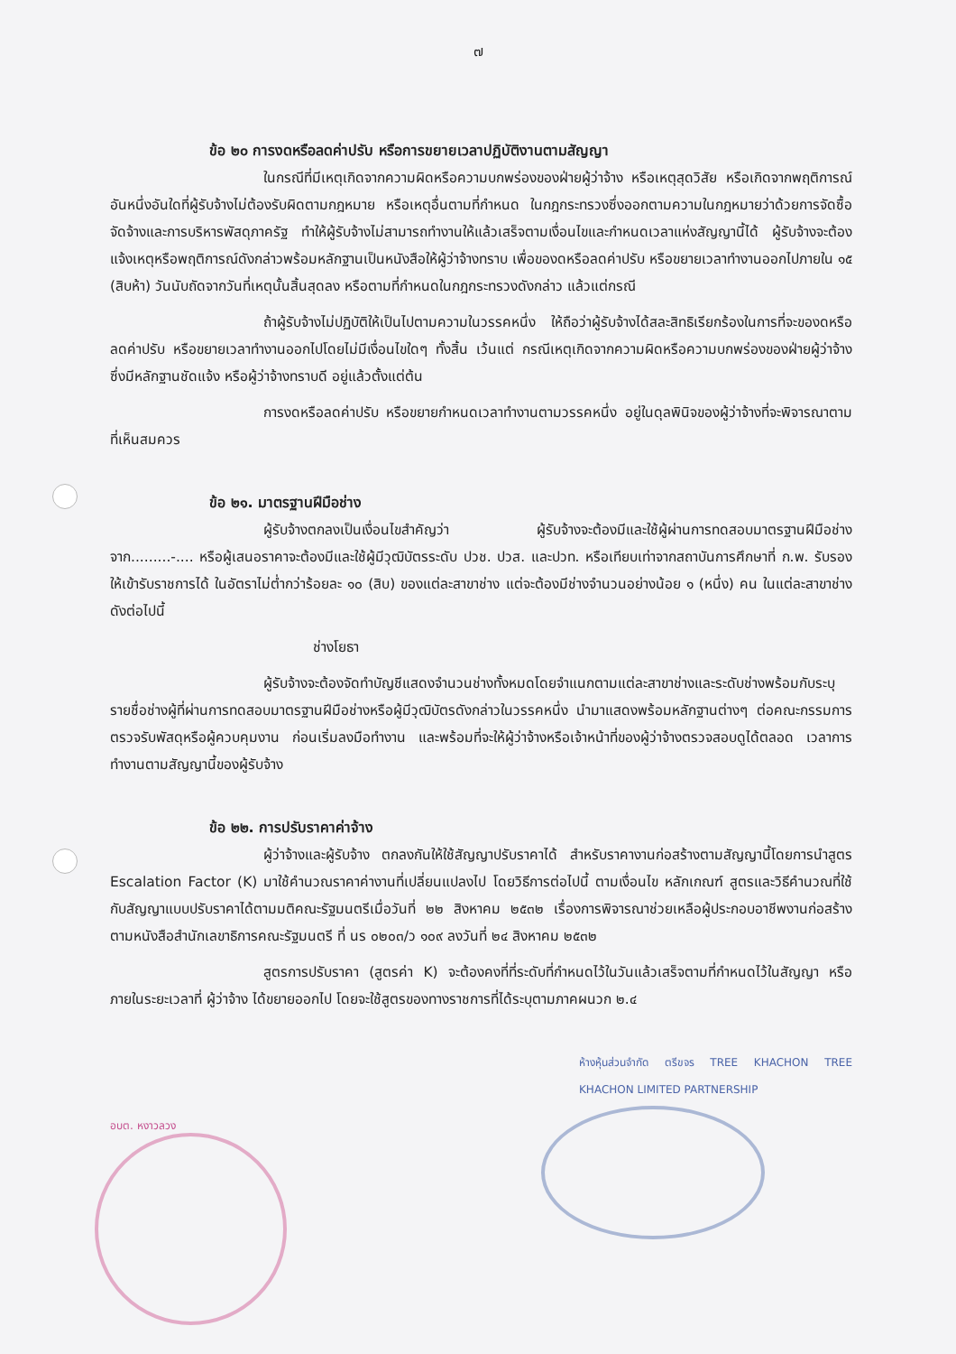๗
ข้อ ๒๐ การงดหรือลดค่าปรับ หรือการขยายเวลาปฏิบัติงานตามสัญญา
ในกรณีที่มีเหตุเกิดจากความผิดหรือความบกพร่องของฝ่ายผู้ว่าจ้าง หรือเหตุสุดวิสัย หรือเกิดจากพฤติการณ์อันหนึ่งอันใดที่ผู้รับจ้างไม่ต้องรับผิดตามกฎหมาย หรือเหตุอื่นตามที่กำหนด ในกฎกระทรวงซึ่งออกตามความในกฎหมายว่าด้วยการจัดซื้อจัดจ้างและการบริหารพัสดุภาครัฐ ทำให้ผู้รับจ้างไม่สามารถทำงานให้แล้วเสร็จตามเงื่อนไขและกำหนดเวลาแห่งสัญญานี้ได้ ผู้รับจ้างจะต้องแจ้งเหตุหรือพฤติการณ์ดังกล่าวพร้อมหลักฐานเป็นหนังสือให้ผู้ว่าจ้างทราบ เพื่อของดหรือลดค่าปรับ หรือขยายเวลาทำงานออกไปภายใน ๑๕ (สิบห้า) วันนับถัดจากวันที่เหตุนั้นสิ้นสุดลง หรือตามที่กำหนดในกฎกระทรวงดังกล่าว แล้วแต่กรณี
ถ้าผู้รับจ้างไม่ปฏิบัติให้เป็นไปตามความในวรรคหนึ่ง ให้ถือว่าผู้รับจ้างได้สละสิทธิเรียกร้องในการที่จะของดหรือลดค่าปรับ หรือขยายเวลาทำงานออกไปโดยไม่มีเงื่อนไขใดๆ ทั้งสิ้น เว้นแต่ กรณีเหตุเกิดจากความผิดหรือความบกพร่องของฝ่ายผู้ว่าจ้าง ซึ่งมีหลักฐานชัดแจ้ง หรือผู้ว่าจ้างทราบดี อยู่แล้วตั้งแต่ต้น
การงดหรือลดค่าปรับ หรือขยายกำหนดเวลาทำงานตามวรรคหนึ่ง อยู่ในดุลพินิจของผู้ว่าจ้างที่จะพิจารณาตามที่เห็นสมควร
ข้อ ๒๑. มาตรฐานฝีมือช่าง
ผู้รับจ้างตกลงเป็นเงื่อนไขสำคัญว่า ผู้รับจ้างจะต้องมีและใช้ผู้ผ่านการทดสอบมาตรฐานฝีมือช่าง จาก.........-.... หรือผู้เสนอราคาจะต้องมีและใช้ผู้มีวุฒิบัตรระดับ ปวช. ปวส. และปวท. หรือเทียบเท่าจากสถาบันการศึกษาที่ ก.พ. รับรองให้เข้ารับราชการได้ ในอัตราไม่ต่ำกว่าร้อยละ ๑๐ (สิบ) ของแต่ละสาขาช่าง แต่จะต้องมีช่างจำนวนอย่างน้อย ๑ (หนึ่ง) คน ในแต่ละสาขาช่างดังต่อไปนี้
ช่างโยธา
ผู้รับจ้างจะต้องจัดทำบัญชีแสดงจำนวนช่างทั้งหมดโดยจำแนกตามแต่ละสาขาช่างและระดับช่างพร้อมกับระบุรายชื่อช่างผู้ที่ผ่านการทดสอบมาตรฐานฝีมือช่างหรือผู้มีวุฒิบัตรดังกล่าวในวรรคหนึ่ง นำมาแสดงพร้อมหลักฐานต่างๆ ต่อคณะกรรมการตรวจรับพัสดุหรือผู้ควบคุมงาน ก่อนเริ่มลงมือทำงาน และพร้อมที่จะให้ผู้ว่าจ้างหรือเจ้าหน้าที่ของผู้ว่าจ้างตรวจสอบดูได้ตลอด เวลาการทำงานตามสัญญานี้ของผู้รับจ้าง
ข้อ ๒๒. การปรับราคาค่าจ้าง
ผู้ว่าจ้างและผู้รับจ้าง ตกลงกันให้ใช้สัญญาปรับราคาได้ สำหรับราคางานก่อสร้างตามสัญญานี้โดยการนำสูตร Escalation Factor (K) มาใช้คำนวณราคาค่างานที่เปลี่ยนแปลงไป โดยวิธีการต่อไปนี้ ตามเงื่อนไข หลักเกณฑ์ สูตรและวิธีคำนวณที่ใช้กับสัญญาแบบปรับราคาได้ตามมติคณะรัฐมนตรีเมื่อวันที่ ๒๒ สิงหาคม ๒๕๓๒ เรื่องการพิจารณาช่วยเหลือผู้ประกอบอาชีพงานก่อสร้าง ตามหนังสือสำนักเลขาธิการคณะรัฐมนตรี ที่ นร ๐๒๐๓/ว ๑๐๙ ลงวันที่ ๒๔ สิงหาคม ๒๕๓๒
สูตรการปรับราคา (สูตรค่า K) จะต้องคงที่ที่ระดับที่กำหนดไว้ในวันแล้วเสร็จตามที่กำหนดไว้ในสัญญา หรือภายในระยะเวลาที่ ผู้ว่าจ้าง ได้ขยายออกไป โดยจะใช้สูตรของทางราชการที่ได้ระบุตามภาคผนวก ๒.๔
ห้างหุ้นส่วนจำกัด ตรีขจร TREE KHACHON TREE KHACHON LIMITED PARTNERSHIP
อบต. หงาวลวง